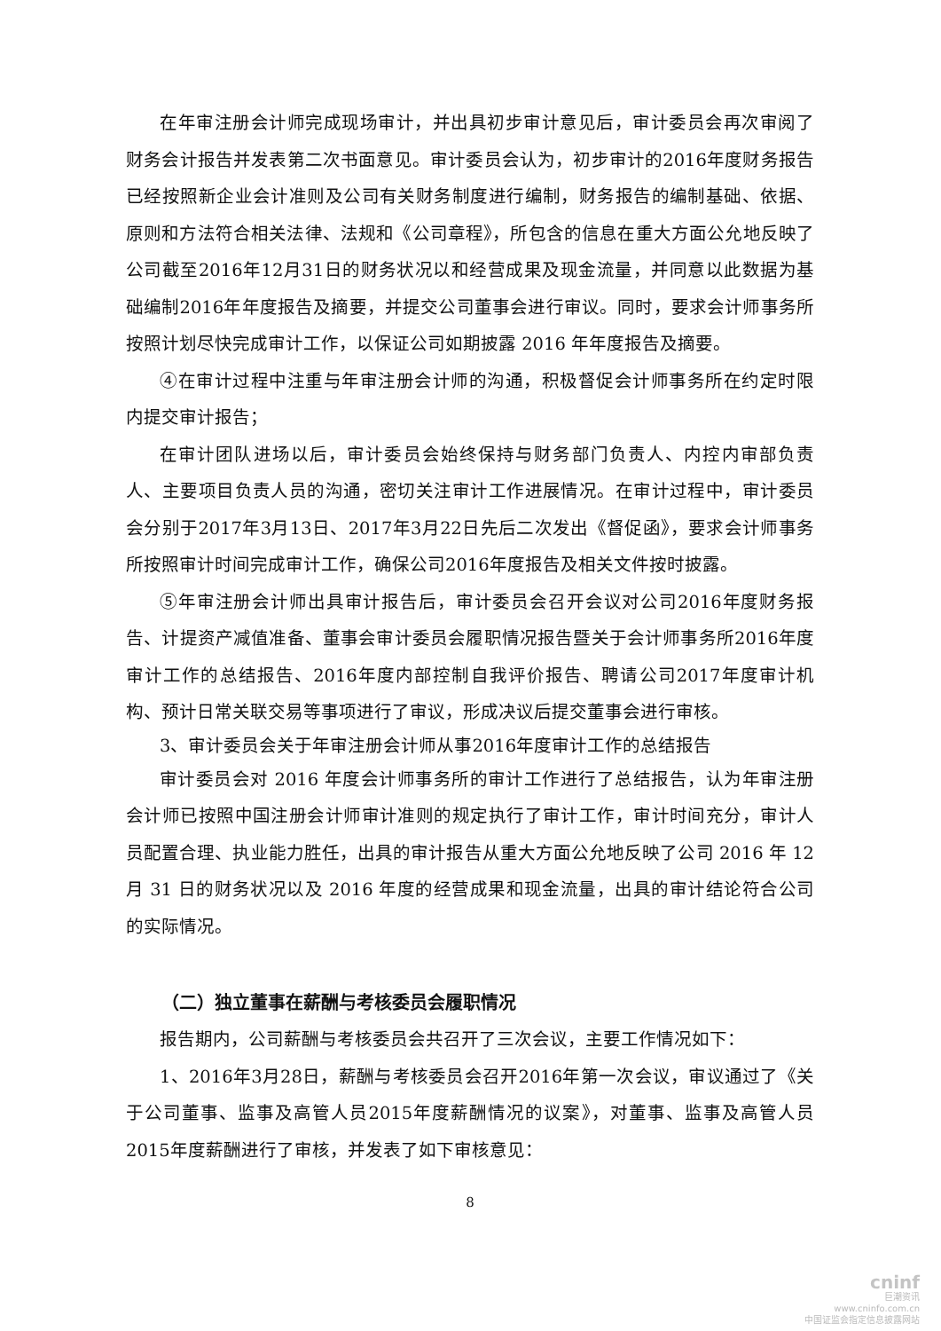在年审注册会计师完成现场审计，并出具初步审计意见后，审计委员会再次审阅了财务会计报告并发表第二次书面意见。审计委员会认为，初步审计的2016年度财务报告已经按照新企业会计准则及公司有关财务制度进行编制，财务报告的编制基础、依据、原则和方法符合相关法律、法规和《公司章程》，所包含的信息在重大方面公允地反映了公司截至2016年12月31日的财务状况以和经营成果及现金流量，并同意以此数据为基础编制2016年年度报告及摘要，并提交公司董事会进行审议。同时，要求会计师事务所按照计划尽快完成审计工作，以保证公司如期披露 2016 年年度报告及摘要。
④在审计过程中注重与年审注册会计师的沟通，积极督促会计师事务所在约定时限内提交审计报告；
在审计团队进场以后，审计委员会始终保持与财务部门负责人、内控内审部负责人、主要项目负责人员的沟通，密切关注审计工作进展情况。在审计过程中，审计委员会分别于2017年3月13日、2017年3月22日先后二次发出《督促函》，要求会计师事务所按照审计时间完成审计工作，确保公司2016年度报告及相关文件按时披露。
⑤年审注册会计师出具审计报告后，审计委员会召开会议对公司2016年度财务报告、计提资产减值准备、董事会审计委员会履职情况报告暨关于会计师事务所2016年度审计工作的总结报告、2016年度内部控制自我评价报告、聘请公司2017年度审计机构、预计日常关联交易等事项进行了审议，形成决议后提交董事会进行审核。
3、审计委员会关于年审注册会计师从事2016年度审计工作的总结报告
审计委员会对 2016 年度会计师事务所的审计工作进行了总结报告，认为年审注册会计师已按照中国注册会计师审计准则的规定执行了审计工作，审计时间充分，审计人员配置合理、执业能力胜任，出具的审计报告从重大方面公允地反映了公司 2016 年 12 月 31 日的财务状况以及 2016 年度的经营成果和现金流量，出具的审计结论符合公司的实际情况。
（二）独立董事在薪酬与考核委员会履职情况
报告期内，公司薪酬与考核委员会共召开了三次会议，主要工作情况如下：
1、2016年3月28日，薪酬与考核委员会召开2016年第一次会议，审议通过了《关于公司董事、监事及高管人员2015年度薪酬情况的议案》，对董事、监事及高管人员2015年度薪酬进行了审核，并发表了如下审核意见：
8
cninf
巨潮资讯
www.cninfo.com.cn
中国证监会指定信息披露网站